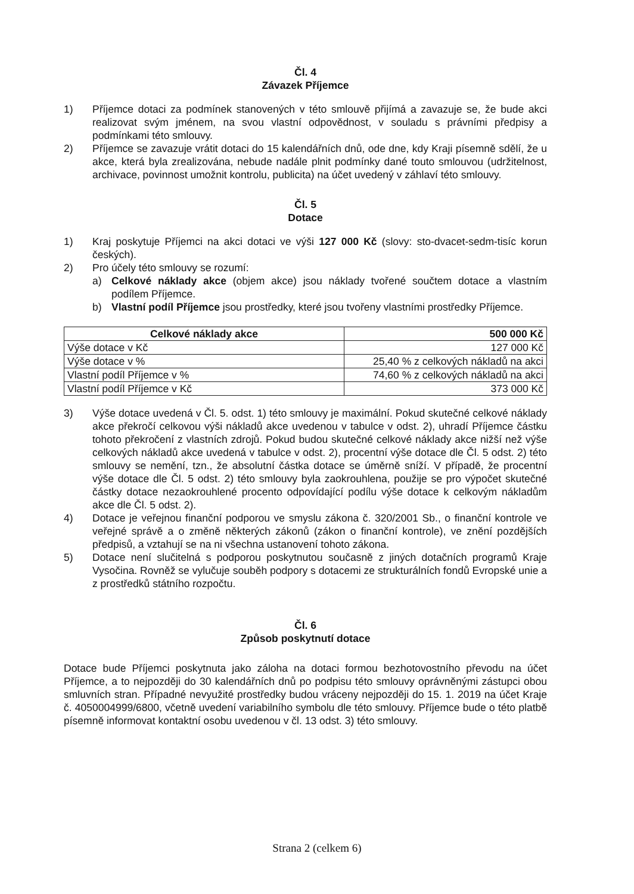Čl. 4
Závazek Příjemce
1) Příjemce dotaci za podmínek stanovených v této smlouvě přijímá a zavazuje se, že bude akci realizovat svým jménem, na svou vlastní odpovědnost, v souladu s právními předpisy a podmínkami této smlouvy.
2) Příjemce se zavazuje vrátit dotaci do 15 kalendářních dnů, ode dne, kdy Kraji písemně sdělí, že u akce, která byla zrealizována, nebude nadále plnit podmínky dané touto smlouvou (udržitelnost, archivace, povinnost umožnit kontrolu, publicita) na účet uvedený v záhlaví této smlouvy.
Čl. 5
Dotace
1) Kraj poskytuje Příjemci na akci dotaci ve výši 127 000 Kč (slovy: sto-dvacet-sedm-tisíc korun českých).
2) Pro účely této smlouvy se rozumí:
a) Celkové náklady akce (objem akce) jsou náklady tvořené součtem dotace a vlastním podílem Příjemce.
b) Vlastní podíl Příjemce jsou prostředky, které jsou tvořeny vlastními prostředky Příjemce.
| Celkové náklady akce | 500 000 Kč |
| Výše dotace v Kč | 127 000 Kč |
| Výše dotace v % | 25,40 % z celkových nákladů na akci |
| Vlastní podíl Příjemce v % | 74,60 % z celkových nákladů na akci |
| Vlastní podíl Příjemce v Kč | 373 000 Kč |
3) Výše dotace uvedená v Čl. 5. odst. 1) této smlouvy je maximální. Pokud skutečné celkové náklady akce překročí celkovou výši nákladů akce uvedenou v tabulce v odst. 2), uhradí Příjemce částku tohoto překročení z vlastních zdrojů. Pokud budou skutečné celkové náklady akce nižší než výše celkových nákladů akce uvedená v tabulce v odst. 2), procentní výše dotace dle Čl. 5 odst. 2) této smlouvy se nemění, tzn., že absolutní částka dotace se úměrně sníží. V případě, že procentní výše dotace dle Čl. 5 odst. 2) této smlouvy byla zaokrouhlena, použije se pro výpočet skutečné částky dotace nezaokrouhlené procento odpovídající podílu výše dotace k celkovým nákladům akce dle Čl. 5 odst. 2).
4) Dotace je veřejnou finanční podporou ve smyslu zákona č. 320/2001 Sb., o finanční kontrole ve veřejné správě a o změně některých zákonů (zákon o finanční kontrole), ve znění pozdějších předpisů, a vztahují se na ni všechna ustanovení tohoto zákona.
5) Dotace není slučitelná s podporou poskytnutou současně z jiných dotačních programů Kraje Vysočina. Rovněž se vylučuje souběh podpory s dotacemi ze strukturálních fondů Evropské unie a z prostředků státního rozpočtu.
Čl. 6
Způsob poskytnutí dotace
Dotace bude Příjemci poskytnuta jako záloha na dotaci formou bezhotovostního převodu na účet Příjemce, a to nejpozději do 30 kalendářních dnů po podpisu této smlouvy oprávněnými zástupci obou smluvních stran. Případné nevyužité prostředky budou vráceny nejpozději do 15. 1. 2019 na účet Kraje č. 4050004999/6800, včetně uvedení variabilního symbolu dle této smlouvy. Příjemce bude o této platbě písemně informovat kontaktní osobu uvedenou v čl. 13 odst. 3) této smlouvy.
Strana 2 (celkem 6)